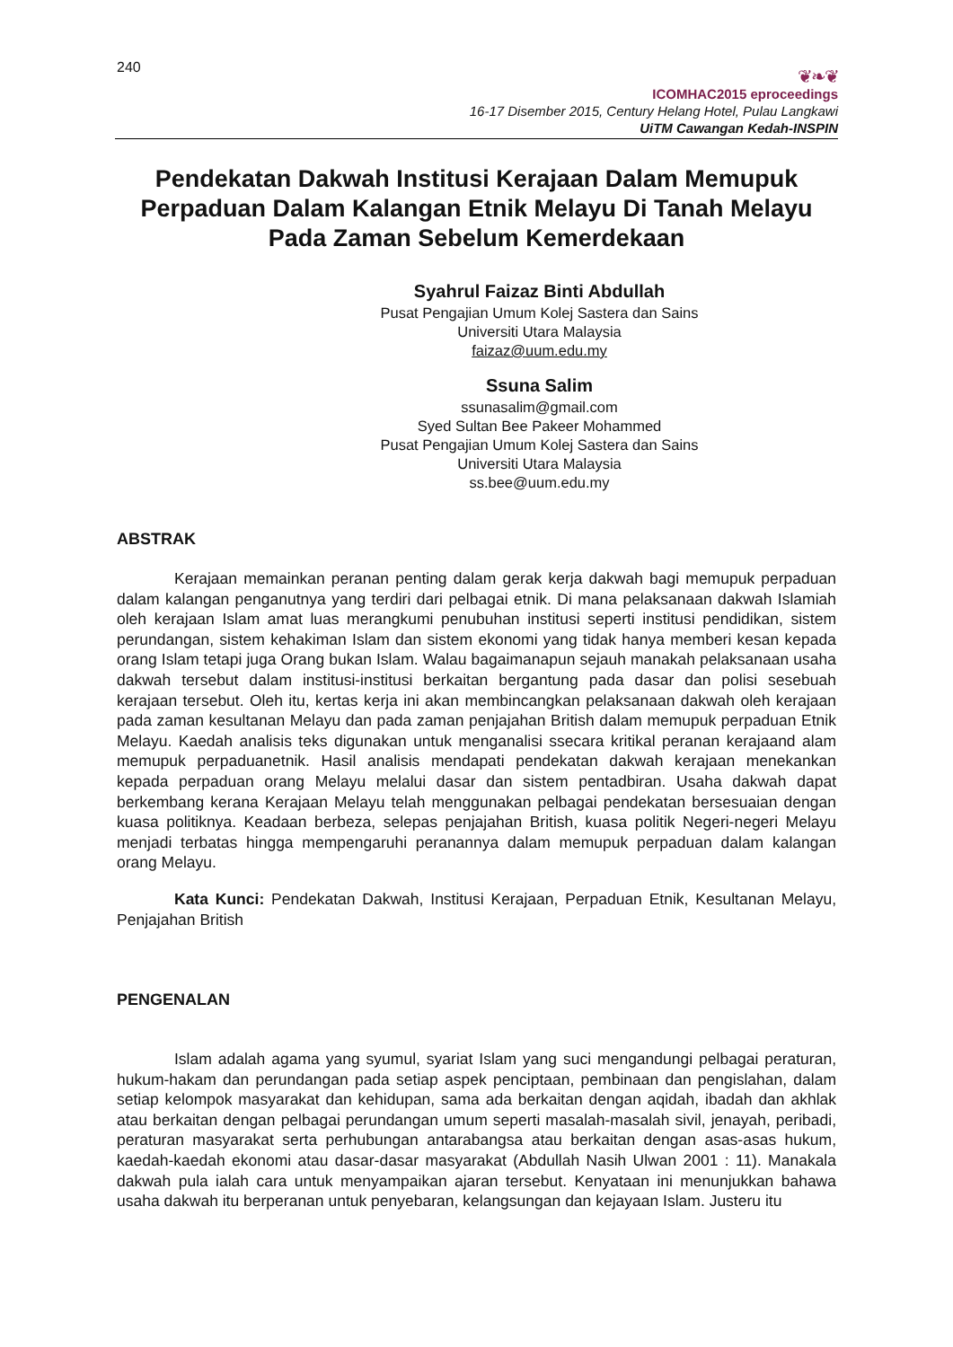240
❦❧❦
ICOMHAC2015 eproceedings
16-17 Disember 2015, Century Helang Hotel, Pulau Langkawi
UiTM Cawangan Kedah-INSPIN
Pendekatan Dakwah Institusi Kerajaan Dalam Memupuk Perpaduan Dalam Kalangan Etnik Melayu Di Tanah Melayu Pada Zaman Sebelum Kemerdekaan
Syahrul Faizaz Binti Abdullah
Pusat Pengajian Umum Kolej Sastera dan Sains
Universiti Utara Malaysia
faizaz@uum.edu.my
Ssuna Salim
ssunasalim@gmail.com
Syed Sultan Bee Pakeer Mohammed
Pusat Pengajian Umum Kolej Sastera dan Sains
Universiti Utara Malaysia
ss.bee@uum.edu.my
ABSTRAK
Kerajaan memainkan peranan penting dalam gerak kerja dakwah bagi memupuk perpaduan dalam kalangan penganutnya yang terdiri dari pelbagai etnik. Di mana pelaksanaan dakwah Islamiah oleh kerajaan Islam amat luas merangkumi penubuhan institusi seperti institusi pendidikan, sistem perundangan, sistem kehakiman Islam dan sistem ekonomi yang tidak hanya memberi kesan kepada orang Islam tetapi juga Orang bukan Islam. Walau bagaimanapun sejauh manakah pelaksanaan usaha dakwah tersebut dalam institusi-institusi berkaitan bergantung pada dasar dan polisi sesebuah kerajaan tersebut. Oleh itu, kertas kerja ini akan membincangkan pelaksanaan dakwah oleh kerajaan pada zaman kesultanan Melayu dan pada zaman penjajahan British dalam memupuk perpaduan Etnik Melayu. Kaedah analisis teks digunakan untuk menganalisi ssecara kritikal peranan kerajaand alam memupuk perpaduanetnik. Hasil analisis mendapati pendekatan dakwah kerajaan menekankan kepada perpaduan orang Melayu melalui dasar dan sistem pentadbiran. Usaha dakwah dapat berkembang kerana Kerajaan Melayu telah menggunakan pelbagai pendekatan bersesuaian dengan kuasa politiknya. Keadaan berbeza, selepas penjajahan British, kuasa politik Negeri-negeri Melayu menjadi terbatas hingga mempengaruhi peranannya dalam memupuk perpaduan dalam kalangan orang Melayu.
Kata Kunci: Pendekatan Dakwah, Institusi Kerajaan, Perpaduan Etnik, Kesultanan Melayu, Penjajahan British
PENGENALAN
Islam adalah agama yang syumul, syariat Islam yang suci mengandungi pelbagai peraturan, hukum-hakam dan perundangan pada setiap aspek penciptaan, pembinaan dan pengislahan, dalam setiap kelompok masyarakat dan kehidupan, sama ada berkaitan dengan aqidah, ibadah dan akhlak atau berkaitan dengan pelbagai perundangan umum seperti masalah-masalah sivil, jenayah, peribadi, peraturan masyarakat serta perhubungan antarabangsa atau berkaitan dengan asas-asas hukum, kaedah-kaedah ekonomi atau dasar-dasar masyarakat (Abdullah Nasih Ulwan 2001 : 11). Manakala dakwah pula ialah cara untuk menyampaikan ajaran tersebut. Kenyataan ini menunjukkan bahawa usaha dakwah itu berperanan untuk penyebaran, kelangsungan dan kejayaan Islam. Justeru itu